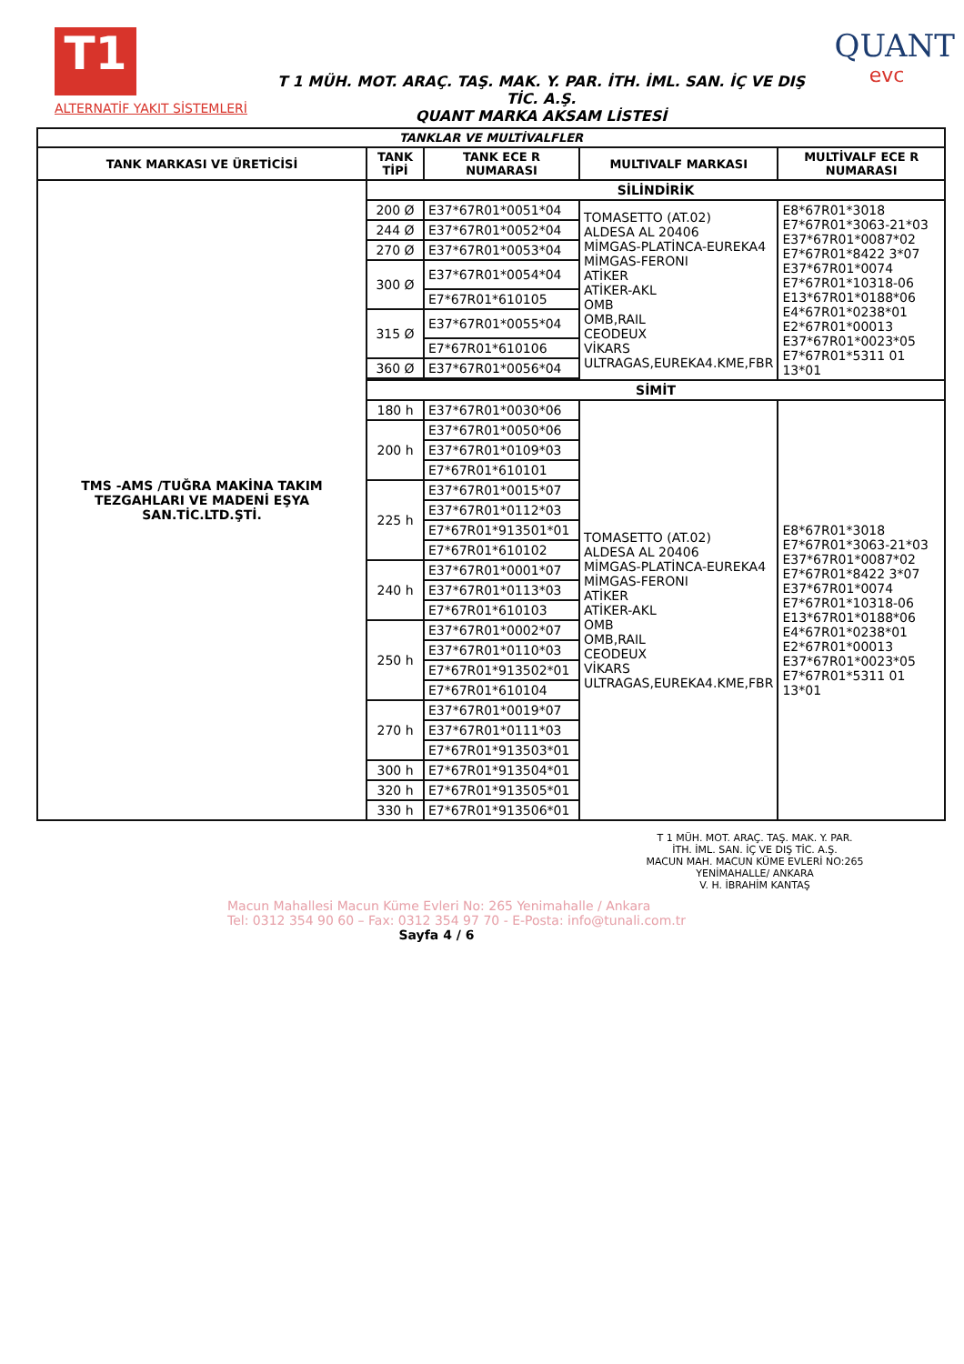T1
ALTERNATİF YAKIT SİSTEMLERİ
T 1 MÜH. MOT. ARAÇ. TAŞ. MAK. Y. PAR. İTH. İML. SAN. İÇ VE DIŞ TİC. A.Ş.
QUANT MARKA AKSAM LİSTESİ
QUANT
evc
| TANKLAR VE MULTİVALFLER | | | | |
| --- | --- | --- | --- | --- |
| TANK MARKASI VE ÜRETİCİSİ | TANK TİPİ | TANK ECE R NUMARASI | MULTIVALF MARKASI | MULTİVALF ECE R NUMARASI |
| TMS -AMS /TUĞRA MAKİNA TAKIM TEZGAHLARI VE MADENİ EŞYA SAN.TİC.LTD.ŞTİ. | SİLİNDİRİK | | | |
| | 200 Ø | E37*67R01*0051*04 | TOMASETTO (AT.02) ALDESA AL 20406 MİMGAS-PLATİNCA-EUREKA4 MİMGAS-FERONI ATİKER ATİKER-AKL OMB OMB,RAIL CEODEUX VİKARS ULTRAGAS,EUREKA4.KME,FBR | E8*67R01*3018 E7*67R01*3063-21*03 E37*67R01*0087*02 E7*67R01*8422 3*07 E37*67R01*0074 E7*67R01*10318-06 E13*67R01*0188*06 E4*67R01*0238*01 E2*67R01*00013 E37*67R01*0023*05 E7*67R01*5311 01 13*01 |
| | 244 Ø | E37*67R01*0052*04 | | |
| | 270 Ø | E37*67R01*0053*04 | | |
| | 300 Ø | E37*67R01*0054*04 | | |
| | | E7*67R01*610105 | | |
| | 315 Ø | E37*67R01*0055*04 | | |
| | | E7*67R01*610106 | | |
| | 360 Ø | E37*67R01*0056*04 | | |
| | SİMİT | | | |
| | 180 h | E37*67R01*0030*06 | TOMASETTO (AT.02) ALDESA AL 20406 MİMGAS-PLATİNCA-EUREKA4 MİMGAS-FERONI ATİKER ATİKER-AKL OMB OMB,RAIL CEODEUX VİKARS ULTRAGAS,EUREKA4.KME,FBR | E8*67R01*3018 E7*67R01*3063-21*03 E37*67R01*0087*02 E7*67R01*8422 3*07 E37*67R01*0074 E7*67R01*10318-06 E13*67R01*0188*06 E4*67R01*0238*01 E2*67R01*00013 E37*67R01*0023*05 E7*67R01*5311 01 13*01 |
| | 200 h | E37*67R01*0050*06 | | |
| | | E37*67R01*0109*03 | | |
| | | E7*67R01*610101 | | |
| | 225 h | E37*67R01*0015*07 | | |
| | | E37*67R01*0112*03 | | |
| | | E7*67R01*913501*01 | | |
| | | E7*67R01*610102 | | |
| | 240 h | E37*67R01*0001*07 | | |
| | | E37*67R01*0113*03 | | |
| | | E7*67R01*610103 | | |
| | 250 h | E37*67R01*0002*07 | | |
| | | E37*67R01*0110*03 | | |
| | | E7*67R01*913502*01 | | |
| | | E7*67R01*610104 | | |
| | 270 h | E37*67R01*0019*07 | | |
| | | E37*67R01*0111*03 | | |
| | | E7*67R01*913503*01 | | |
| | 300 h | E7*67R01*913504*01 | | |
| | 320 h | E7*67R01*913505*01 | | |
| | 330 h | E7*67R01*913506*01 | | |
T 1 MÜH. MOT. ARAÇ. TAŞ. MAK. Y. PAR.
İTH. İML. SAN. İÇ VE DIŞ TİC. A.Ş.
MACUN MAH. MACUN KÜME EVLERİ NO:265
YENİMAHALLE/ ANKARA
V. H. İBRAHİM KANTAŞ
Macun Mahallesi Macun Küme Evleri No: 265 Yenimahalle / Ankara
Tel: 0312 354 90 60 – Fax: 0312 354 97 70 - E-Posta: info@tunali.com.tr
Sayfa 4 / 6